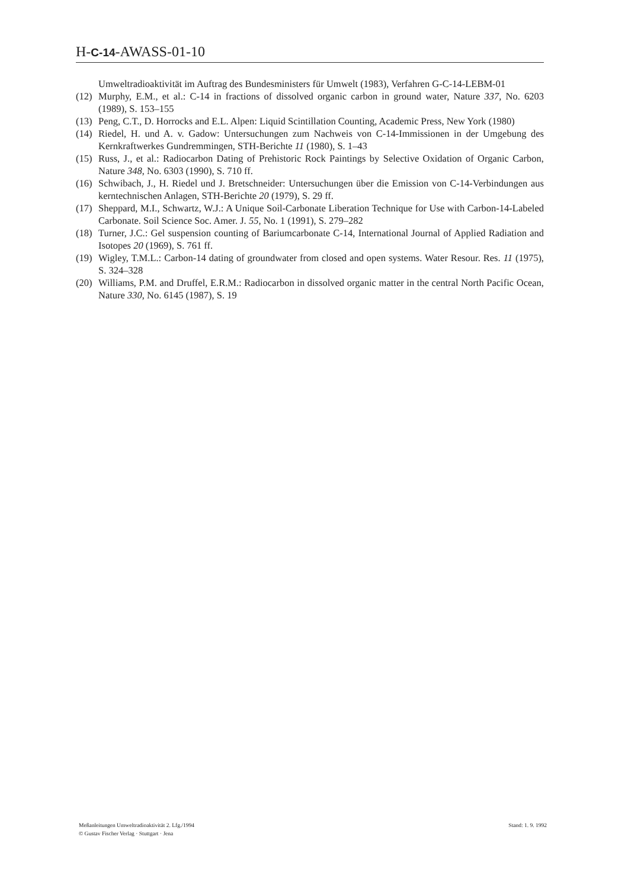H-C-14-AWASS-01-10
Umweltradioaktivität im Auftrag des Bundesministers für Umwelt (1983), Verfahren G-C-14-LEBM-01
(12) Murphy, E.M., et al.: C-14 in fractions of dissolved organic carbon in ground water, Nature 337, No. 6203 (1989), S. 153–155
(13) Peng, C.T., D. Horrocks and E.L. Alpen: Liquid Scintillation Counting, Academic Press, New York (1980)
(14) Riedel, H. und A. v. Gadow: Untersuchungen zum Nachweis von C-14-Immissionen in der Umgebung des Kernkraftwerkes Gundremmingen, STH-Berichte 11 (1980), S. 1–43
(15) Russ, J., et al.: Radiocarbon Dating of Prehistoric Rock Paintings by Selective Oxidation of Organic Carbon, Nature 348, No. 6303 (1990), S. 710 ff.
(16) Schwibach, J., H. Riedel und J. Bretschneider: Untersuchungen über die Emission von C-14-Verbindungen aus kerntechnischen Anlagen, STH-Berichte 20 (1979), S. 29 ff.
(17) Sheppard, M.I., Schwartz, W.J.: A Unique Soil-Carbonate Liberation Technique for Use with Carbon-14-Labeled Carbonate. Soil Science Soc. Amer. J. 55, No. 1 (1991), S. 279–282
(18) Turner, J.C.: Gel suspension counting of Bariumcarbonate C-14, International Journal of Applied Radiation and Isotopes 20 (1969), S. 761 ff.
(19) Wigley, T.M.L.: Carbon-14 dating of groundwater from closed and open systems. Water Resour. Res. 11 (1975), S. 324–328
(20) Williams, P.M. and Druffel, E.R.M.: Radiocarbon in dissolved organic matter in the central North Pacific Ocean, Nature 330, No. 6145 (1987), S. 19
Meßanleitungen Umweltradioaktivität 2. Lfg./1994
© Gustav Fischer Verlag · Stuttgart · Jena
Stand: 1. 9. 1992